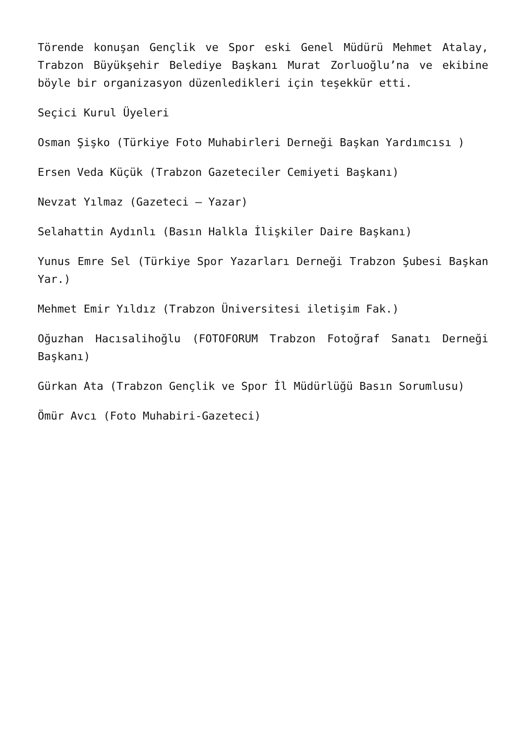Törende konuşan Gençlik ve Spor eski Genel Müdürü Mehmet Atalay, Trabzon Büyükşehir Belediye Başkanı Murat Zorluoğlu’na ve ekibine böyle bir organizasyon düzenledikleri için teşekkür etti.
Seçici Kurul Üyeleri
Osman Şişko (Türkiye Foto Muhabirleri Derneği Başkan Yardımcısı )
Ersen Veda Küçük (Trabzon Gazeteciler Cemiyeti Başkanı)
Nevzat Yılmaz (Gazeteci – Yazar)
Selahattin Aydınlı (Basın Halkla İlişkiler Daire Başkanı)
Yunus Emre Sel (Türkiye Spor Yazarları Derneği Trabzon Şubesi Başkan Yar.)
Mehmet Emir Yıldız (Trabzon Üniversitesi iletişim Fak.)
Oğuzhan Hacısalihoğlu (FOTOFORUM Trabzon Fotoğraf Sanatı Derneği Başkanı)
Gürkan Ata (Trabzon Gençlik ve Spor İl Müdürlüğü Basın Sorumlusu)
Ömür Avcı (Foto Muhabiri-Gazeteci)